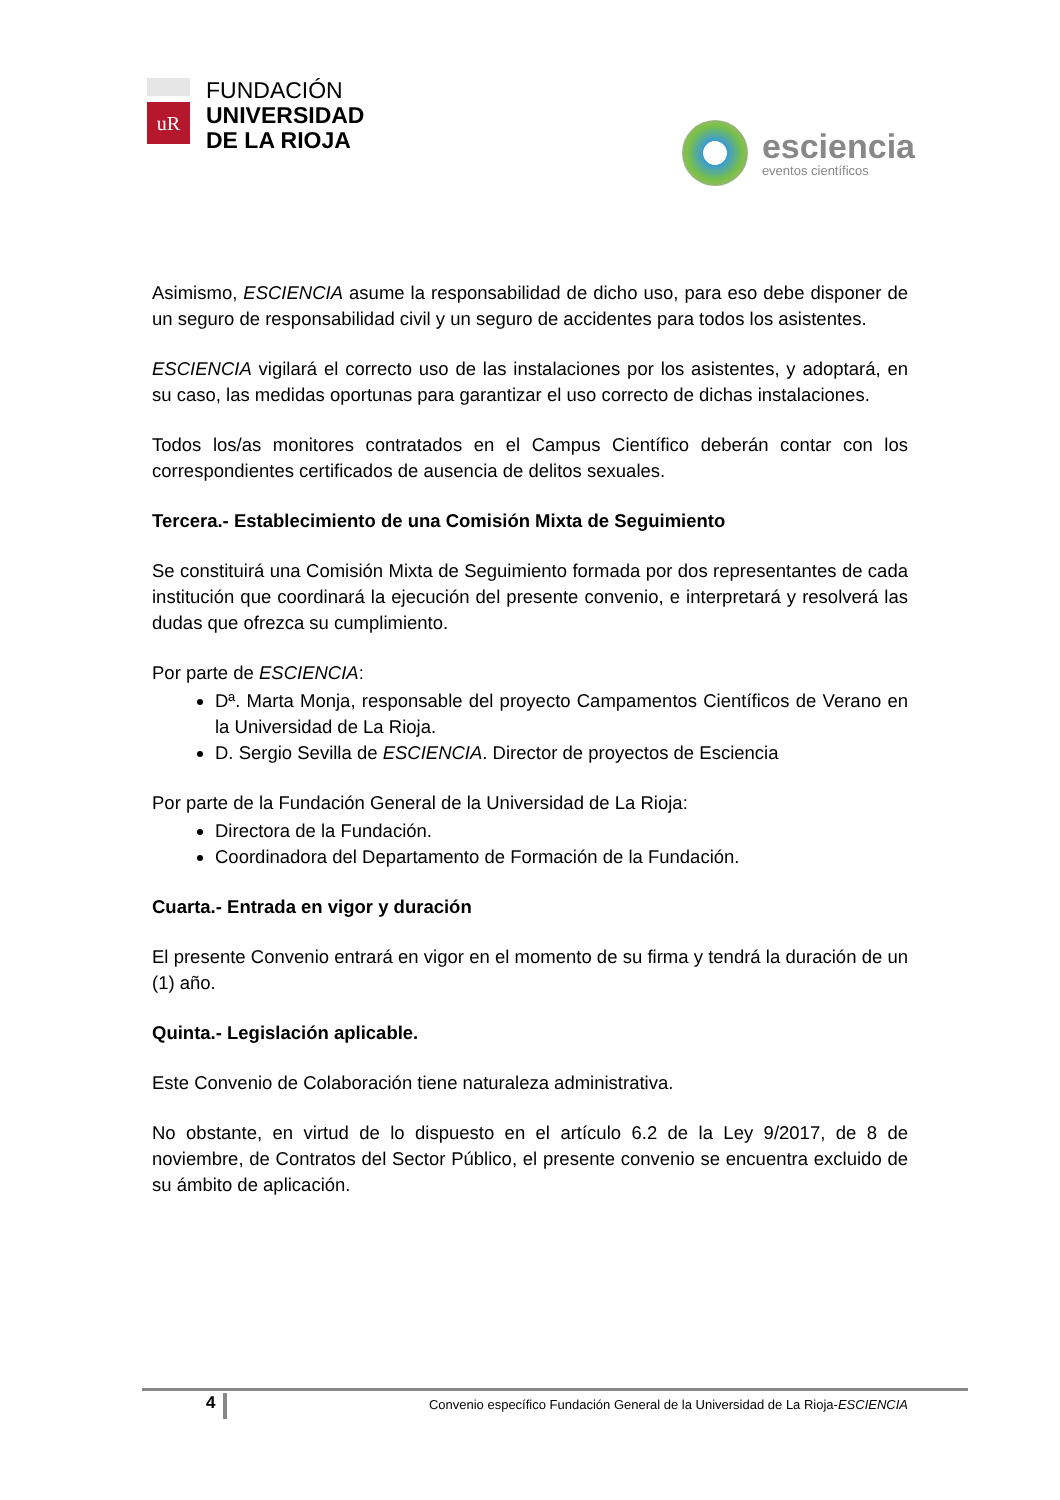uR
FUNDACIÓN
UNIVERSIDAD
DE LA RIOJA
esciencia
eventos científicos
Asimismo, ESCIENCIA asume la responsabilidad de dicho uso, para eso debe disponer de un seguro de responsabilidad civil y un seguro de accidentes para todos los asistentes.
ESCIENCIA vigilará el correcto uso de las instalaciones por los asistentes, y adoptará, en su caso, las medidas oportunas para garantizar el uso correcto de dichas instalaciones.
Todos los/as monitores contratados en el Campus Científico deberán contar con los correspondientes certificados de ausencia de delitos sexuales.
Tercera.- Establecimiento de una Comisión Mixta de Seguimiento
Se constituirá una Comisión Mixta de Seguimiento formada por dos representantes de cada institución que coordinará la ejecución del presente convenio, e interpretará y resolverá las dudas que ofrezca su cumplimiento.
Por parte de ESCIENCIA:
Dª. Marta Monja, responsable del proyecto Campamentos Científicos de Verano en la Universidad de La Rioja.
D. Sergio Sevilla de ESCIENCIA. Director de proyectos de Esciencia
Por parte de la Fundación General de la Universidad de La Rioja:
Directora de la Fundación.
Coordinadora del Departamento de Formación de la Fundación.
Cuarta.- Entrada en vigor y duración
El presente Convenio entrará en vigor en el momento de su firma y tendrá la duración de un (1) año.
Quinta.- Legislación aplicable.
Este Convenio de Colaboración tiene naturaleza administrativa.
No obstante, en virtud de lo dispuesto en el artículo 6.2 de la Ley 9/2017, de 8 de noviembre, de Contratos del Sector Público, el presente convenio se encuentra excluido de su ámbito de aplicación.
4 Convenio específico Fundación General de la Universidad de La Rioja-ESCIENCIA